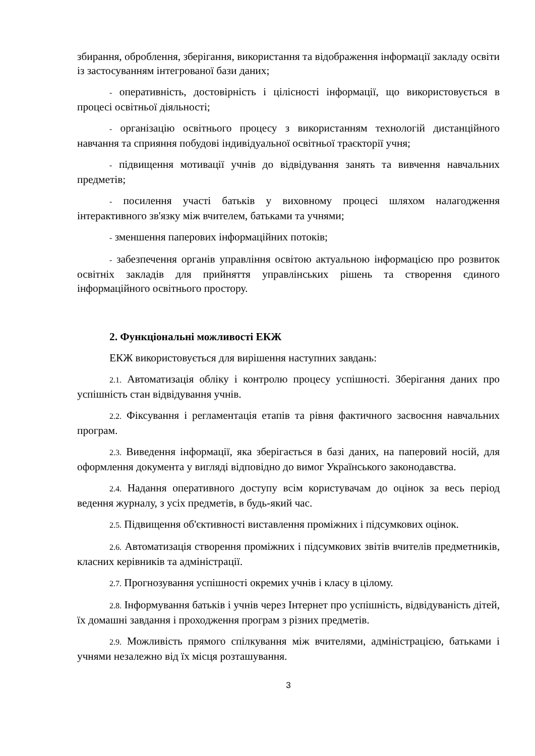збирання, оброблення, зберігання, використання та відображення інформації закладу освіти із застосуванням інтегрованої бази даних;
- оперативність, достовірність і цілісності інформації, що використовується в процесі освітньої діяльності;
- організацію освітнього процесу з використанням технологій дистанційного навчання та сприяння побудові індивідуальної освітньої траєкторії учня;
- підвищення мотивації учнів до відвідування занять та вивчення навчальних предметів;
- посилення участі батьків у виховному процесі шляхом налагодження інтерактивного зв'язку між вчителем, батьками та учнями;
- зменшення паперових інформаційних потоків;
- забезпечення органів управління освітою актуальною інформацією про розвиток освітніх закладів для прийняття управлінських рішень та створення єдиного інформаційного освітнього простору.
2. Функціональні можливості ЕКЖ
ЕКЖ використовується для вирішення наступних завдань:
2.1. Автоматизація обліку і контролю процесу успішності. Зберігання даних про успішність стан відвідування учнів.
2.2. Фіксування і регламентація етапів та рівня фактичного засвоєння навчальних програм.
2.3. Виведення інформації, яка зберігається в базі даних, на паперовий носій, для оформлення документа у вигляді відповідно до вимог Українського законодавства.
2.4. Надання оперативного доступу всім користувачам до оцінок за весь період ведення журналу, з усіх предметів, в будь-який час.
2.5. Підвищення об'єктивності виставлення проміжних і підсумкових оцінок.
2.6. Автоматизація створення проміжних і підсумкових звітів вчителів предметників, класних керівників та адміністрації.
2.7. Прогнозування успішності окремих учнів і класу в цілому.
2.8. Інформування батьків і учнів через Інтернет про успішність, відвідуваність дітей, їх домашні завдання і проходження програм з різних предметів.
2.9. Можливість прямого спілкування між вчителями, адміністрацією, батьками і учнями незалежно від їх місця розташування.
3